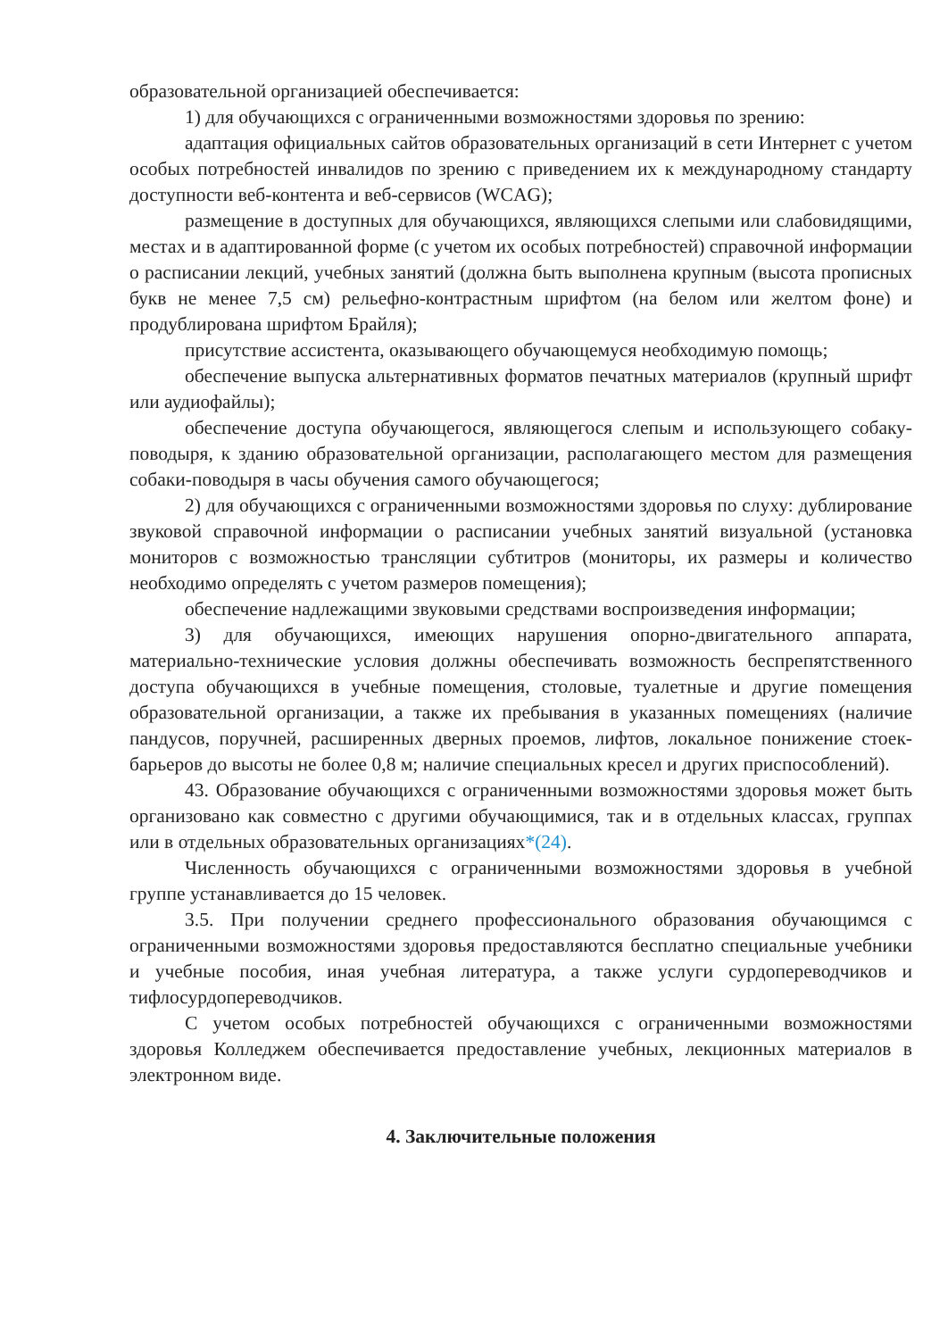образовательной организацией обеспечивается:
1) для обучающихся с ограниченными возможностями здоровья по зрению:
адаптация официальных сайтов образовательных организаций в сети Интернет с учетом особых потребностей инвалидов по зрению с приведением их к международному стандарту доступности веб-контента и веб-сервисов (WCAG);
размещение в доступных для обучающихся, являющихся слепыми или слабовидящими, местах и в адаптированной форме (с учетом их особых потребностей) справочной информации о расписании лекций, учебных занятий (должна быть выполнена крупным (высота прописных букв не менее 7,5 см) рельефно-контрастным шрифтом (на белом или желтом фоне) и продублирована шрифтом Брайля);
присутствие ассистента, оказывающего обучающемуся необходимую помощь;
обеспечение выпуска альтернативных форматов печатных материалов (крупный шрифт или аудиофайлы);
обеспечение доступа обучающегося, являющегося слепым и использующего собаку-поводыря, к зданию образовательной организации, располагающего местом для размещения собаки-поводыря в часы обучения самого обучающегося;
2) для обучающихся с ограниченными возможностями здоровья по слуху: дублирование звуковой справочной информации о расписании учебных занятий визуальной (установка мониторов с возможностью трансляции субтитров (мониторы, их размеры и количество необходимо определять с учетом размеров помещения);
обеспечение надлежащими звуковыми средствами воспроизведения информации;
3) для обучающихся, имеющих нарушения опорно-двигательного аппарата, материально-технические условия должны обеспечивать возможность беспрепятственного доступа обучающихся в учебные помещения, столовые, туалетные и другие помещения образовательной организации, а также их пребывания в указанных помещениях (наличие пандусов, поручней, расширенных дверных проемов, лифтов, локальное понижение стоек-барьеров до высоты не более 0,8 м; наличие специальных кресел и других приспособлений).
43. Образование обучающихся с ограниченными возможностями здоровья может быть организовано как совместно с другими обучающимися, так и в отдельных классах, группах или в отдельных образовательных организациях*(24).
Численность обучающихся с ограниченными возможностями здоровья в учебной группе устанавливается до 15 человек.
3.5. При получении среднего профессионального образования обучающимся с ограниченными возможностями здоровья предоставляются бесплатно специальные учебники и учебные пособия, иная учебная литература, а также услуги сурдопереводчиков и тифлосурдопереводчиков.
С учетом особых потребностей обучающихся с ограниченными возможностями здоровья Колледжем обеспечивается предоставление учебных, лекционных материалов в электронном виде.
4. Заключительные положения